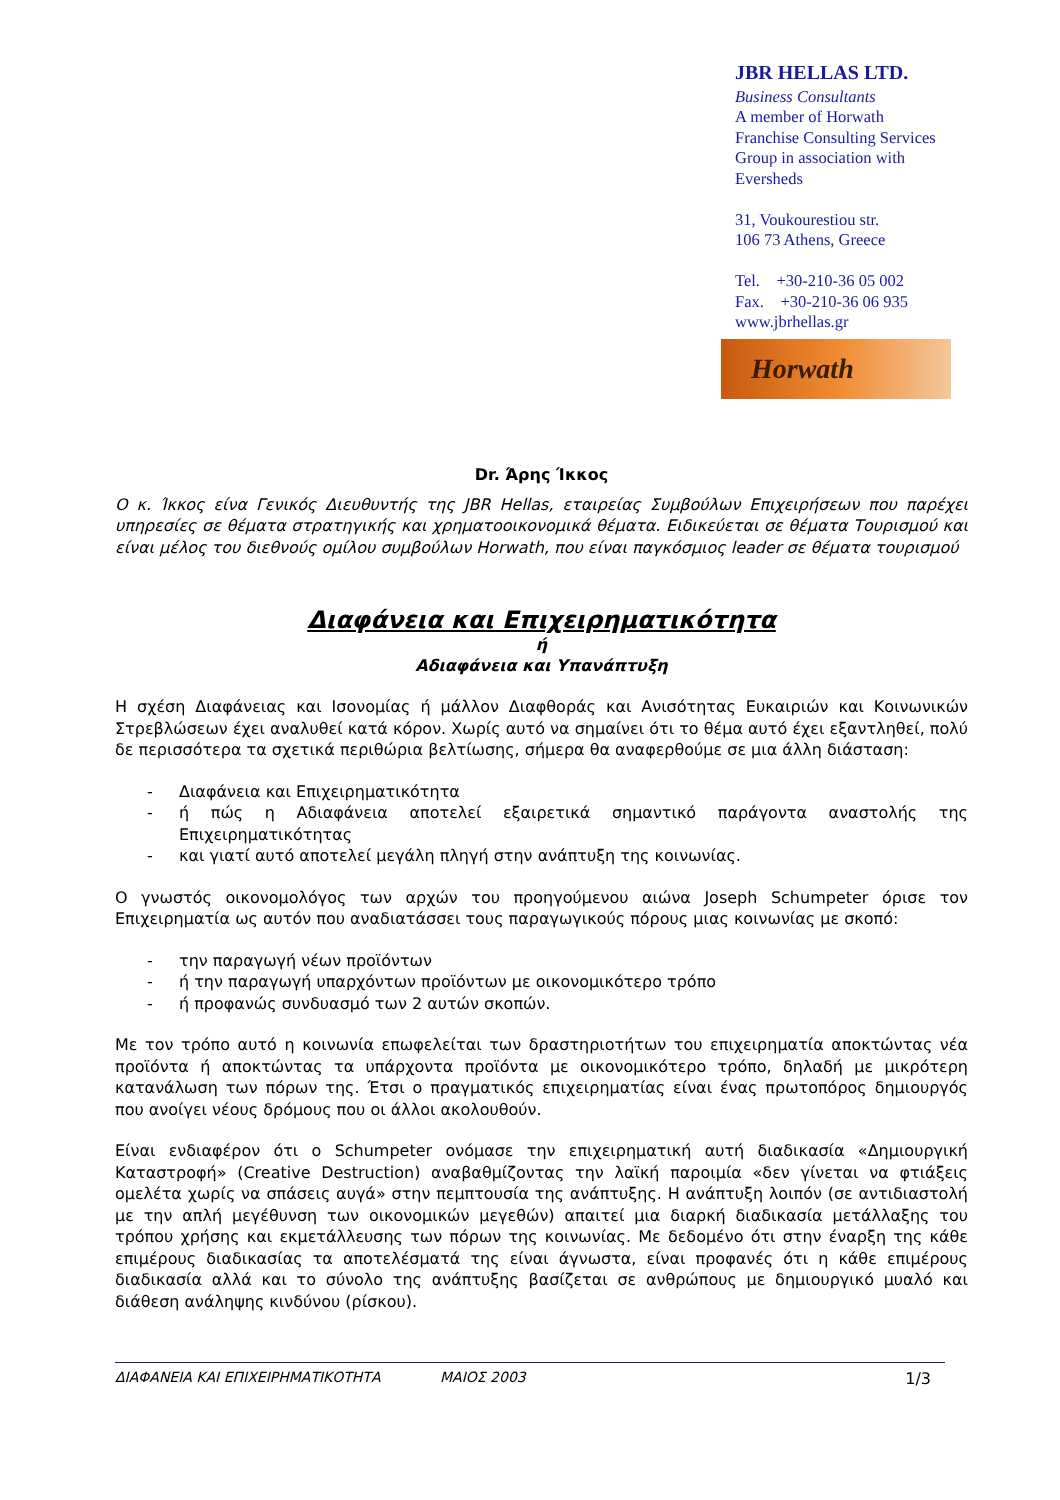JBR HELLAS LTD.
Business Consultants
A member of Horwath
Franchise Consulting Services
Group in association with Eversheds
31, Voukourestiou str.
106 73 Athens, Greece
Tel. +30-210-36 05 002
Fax. +30-210-36 06 935
www.jbrhellas.gr
Horwath
Dr. Άρης Ίκκος
Ο κ. Ίκκος είνα Γενικός Διευθυντής της JBR Hellas, εταιρείας Συμβούλων Επιχειρήσεων που παρέχει υπηρεσίες σε θέματα στρατηγικής και χρηματοοικονομικά θέματα. Ειδικεύεται σε θέματα Τουρισμού και είναι μέλος του διεθνούς ομίλου συμβούλων Horwath, που είναι παγκόσμιος leader σε θέματα τουρισμού
Διαφάνεια και Επιχειρηματικότητα
ή
Αδιαφάνεια και Υπανάπτυξη
Η σχέση Διαφάνειας και Ισονομίας ή μάλλον Διαφθοράς και Ανισότητας Ευκαιριών και Κοινωνικών Στρεβλώσεων έχει αναλυθεί κατά κόρον. Χωρίς αυτό να σημαίνει ότι το θέμα αυτό έχει εξαντληθεί, πολύ δε περισσότερα τα σχετικά περιθώρια βελτίωσης, σήμερα θα αναφερθούμε σε μια άλλη διάσταση:
- Διαφάνεια και Επιχειρηματικότητα
- ή πώς η Αδιαφάνεια αποτελεί εξαιρετικά σημαντικό παράγοντα αναστολής της Επιχειρηματικότητας
- και γιατί αυτό αποτελεί μεγάλη πληγή στην ανάπτυξη της κοινωνίας.
Ο γνωστός οικονομολόγος των αρχών του προηγούμενου αιώνα Joseph Schumpeter όρισε τον Επιχειρηματία ως αυτόν που αναδιατάσσει τους παραγωγικούς πόρους μιας κοινωνίας με σκοπό:
- την παραγωγή νέων προϊόντων
- ή την παραγωγή υπαρχόντων προϊόντων με οικονομικότερο τρόπο
- ή προφανώς συνδυασμό των 2 αυτών σκοπών.
Με τον τρόπο αυτό η κοινωνία επωφελείται των δραστηριοτήτων του επιχειρηματία αποκτώντας νέα προϊόντα ή αποκτώντας τα υπάρχοντα προϊόντα με οικονομικότερο τρόπο, δηλαδή με μικρότερη κατανάλωση των πόρων της. Έτσι ο πραγματικός επιχειρηματίας είναι ένας πρωτοπόρος δημιουργός που ανοίγει νέους δρόμους που οι άλλοι ακολουθούν.
Είναι ενδιαφέρον ότι ο Schumpeter ονόμασε την επιχειρηματική αυτή διαδικασία «Δημιουργική Καταστροφή» (Creative Destruction) αναβαθμίζοντας την λαϊκή παροιμία «δεν γίνεται να φτιάξεις ομελέτα χωρίς να σπάσεις αυγά» στην πεμπτουσία της ανάπτυξης. Η ανάπτυξη λοιπόν (σε αντιδιαστολή με την απλή μεγέθυνση των οικονομικών μεγεθών) απαιτεί μια διαρκή διαδικασία μετάλλαξης του τρόπου χρήσης και εκμετάλλευσης των πόρων της κοινωνίας. Με δεδομένο ότι στην έναρξη της κάθε επιμέρους διαδικασίας τα αποτελέσματά της είναι άγνωστα, είναι προφανές ότι η κάθε επιμέρους διαδικασία αλλά και το σύνολο της ανάπτυξης βασίζεται σε ανθρώπους με δημιουργικό μυαλό και διάθεση ανάληψης κινδύνου (ρίσκου).
ΔΙΑΦΑΝΕΙΑ ΚΑΙ ΕΠΙΧΕΙΡΗΜΑΤΙΚΟΤΗΤΑ ΜΑΙΟΣ 2003 1/3